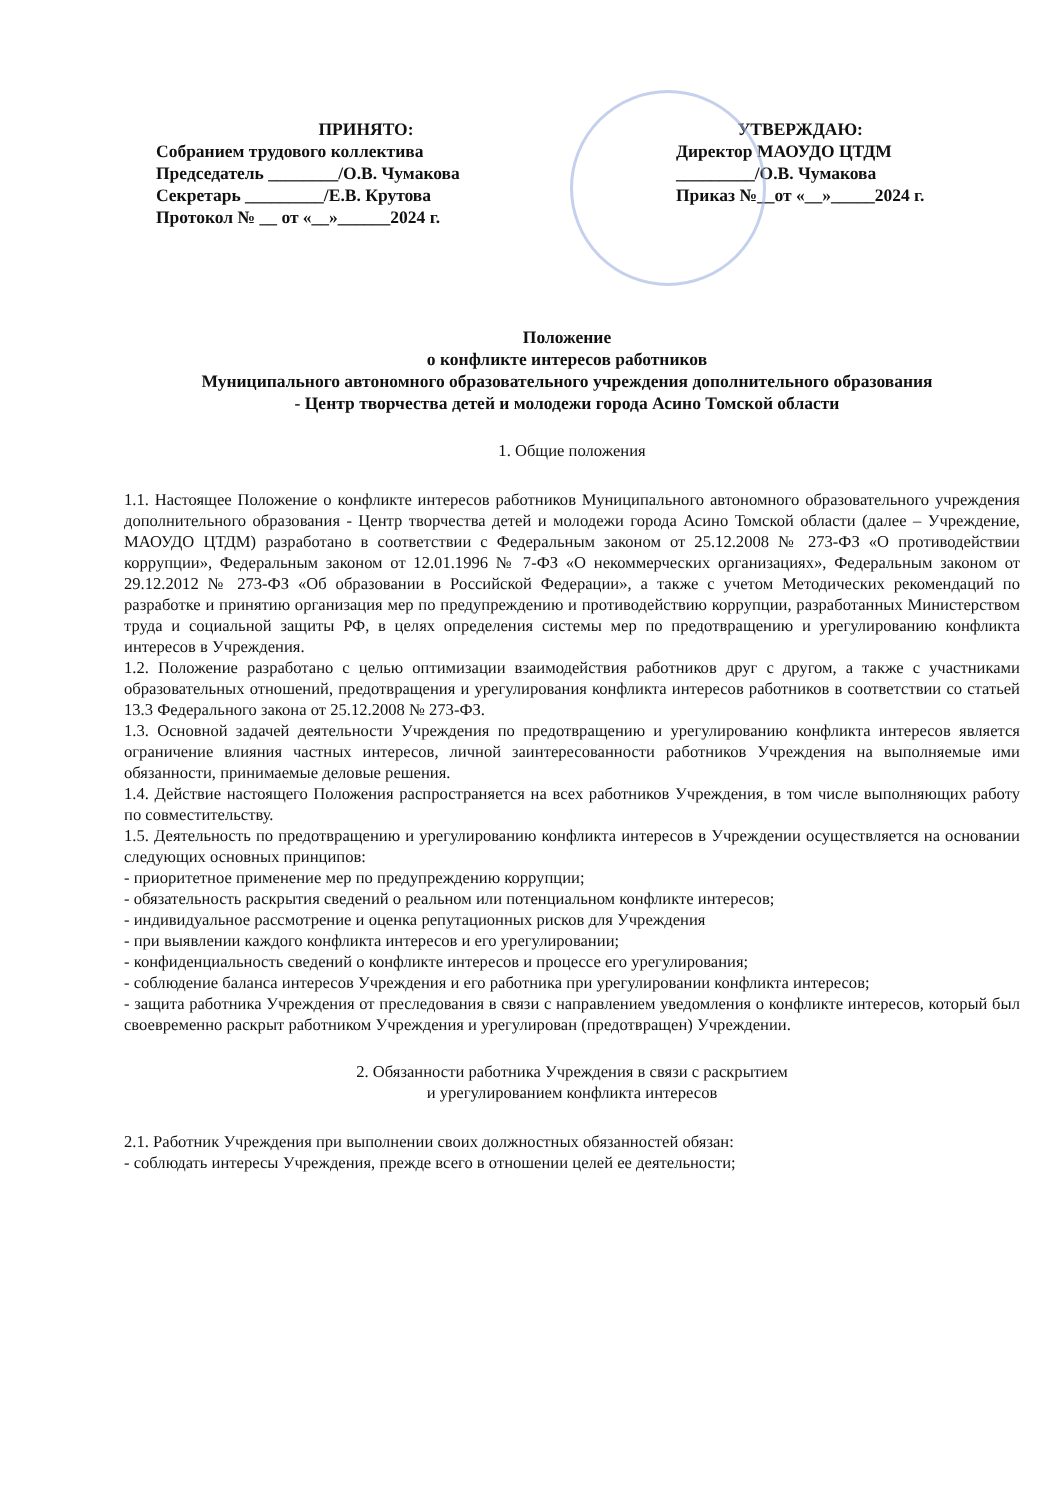ПРИНЯТО:
Собранием трудового коллектива
Председатель ________/О.В. Чумакова
Секретарь _________/Е.В. Крутова
Протокол № __ от «__»______2024 г.
УТВЕРЖДАЮ:
Директор МАОУДО ЦТДМ
_________/О.В. Чумакова
Приказ №__от «__»_____2024 г.
Положение
о конфликте интересов работников
Муниципального автономного образовательного учреждения дополнительного образования
- Центр творчества детей и молодежи города Асино Томской области
1. Общие положения
1.1. Настоящее Положение о конфликте интересов работников Муниципального автономного образовательного учреждения дополнительного образования - Центр творчества детей и молодежи города Асино Томской области (далее – Учреждение, МАОУДО ЦТДМ) разработано в соответствии с Федеральным законом от 25.12.2008 № 273-ФЗ «О противодействии коррупции», Федеральным законом от 12.01.1996 № 7-ФЗ «О некоммерческих организациях», Федеральным законом от 29.12.2012 № 273-ФЗ «Об образовании в Российской Федерации», а также с учетом Методических рекомендаций по разработке и принятию организация мер по предупреждению и противодействию коррупции, разработанных Министерством труда и социальной защиты РФ, в целях определения системы мер по предотвращению и урегулированию конфликта интересов в Учреждения.
1.2. Положение разработано с целью оптимизации взаимодействия работников друг с другом, а также с участниками образовательных отношений, предотвращения и урегулирования конфликта интересов работников в соответствии со статьей 13.3 Федерального закона от 25.12.2008 № 273-ФЗ.
1.3. Основной задачей деятельности Учреждения по предотвращению и урегулированию конфликта интересов является ограничение влияния частных интересов, личной заинтересованности работников Учреждения на выполняемые ими обязанности, принимаемые деловые решения.
1.4. Действие настоящего Положения распространяется на всех работников Учреждения, в том числе выполняющих работу по совместительству.
1.5. Деятельность по предотвращению и урегулированию конфликта интересов в Учреждении осуществляется на основании следующих основных принципов:
- приоритетное применение мер по предупреждению коррупции;
- обязательность раскрытия сведений о реальном или потенциальном конфликте интересов;
- индивидуальное рассмотрение и оценка репутационных рисков для Учреждения
- при выявлении каждого конфликта интересов и его урегулировании;
- конфиденциальность сведений о конфликте интересов и процессе его урегулирования;
- соблюдение баланса интересов Учреждения и его работника при урегулировании конфликта интересов;
- защита работника Учреждения от преследования в связи с направлением уведомления о конфликте интересов, который был своевременно раскрыт работником Учреждения и урегулирован (предотвращен) Учреждении.
2. Обязанности работника Учреждения в связи с раскрытием
и урегулированием конфликта интересов
2.1. Работник Учреждения при выполнении своих должностных обязанностей обязан:
- соблюдать интересы Учреждения, прежде всего в отношении целей ее деятельности;